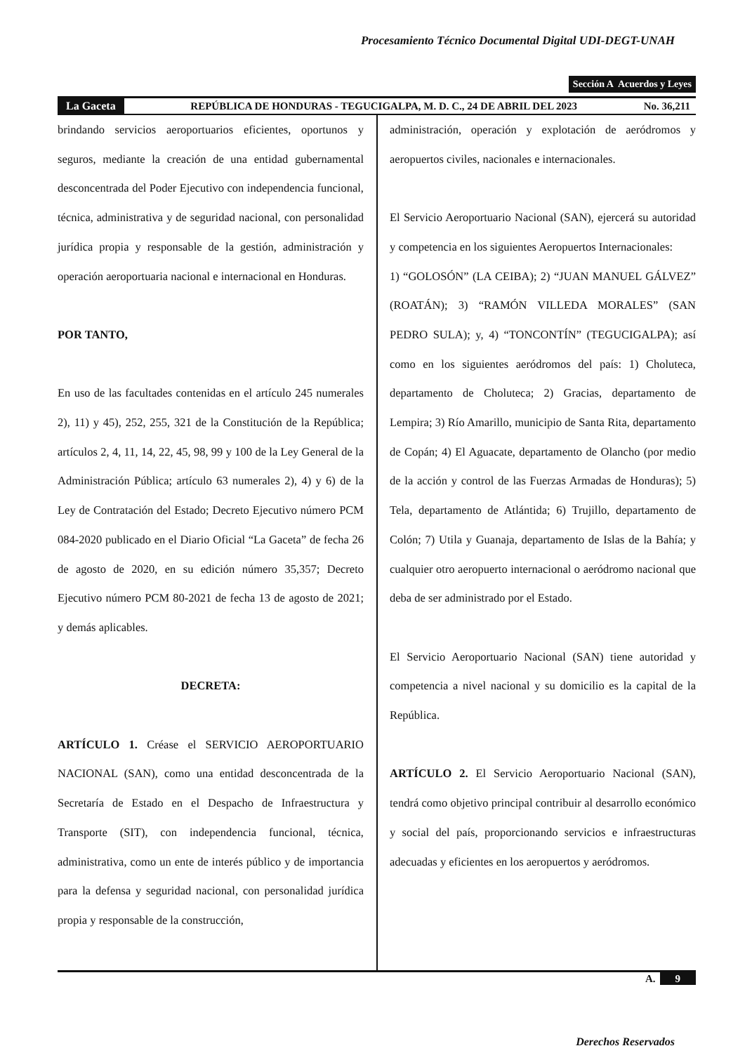Procesamiento Técnico Documental Digital UDI-DEGT-UNAH
Sección A Acuerdos y Leyes
La Gaceta REPÚBLICA DE HONDURAS - TEGUCIGALPA, M. D. C., 24 DE ABRIL DEL 2023 No. 36,211
brindando servicios aeroportuarios eficientes, oportunos y seguros, mediante la creación de una entidad gubernamental desconcentrada del Poder Ejecutivo con independencia funcional, técnica, administrativa y de seguridad nacional, con personalidad jurídica propia y responsable de la gestión, administración y operación aeroportuaria nacional e internacional en Honduras.
POR TANTO,
En uso de las facultades contenidas en el artículo 245 numerales 2), 11) y 45), 252, 255, 321 de la Constitución de la República; artículos 2, 4, 11, 14, 22, 45, 98, 99 y 100 de la Ley General de la Administración Pública; artículo 63 numerales 2), 4) y 6) de la Ley de Contratación del Estado; Decreto Ejecutivo número PCM 084-2020 publicado en el Diario Oficial “La Gaceta” de fecha 26 de agosto de 2020, en su edición número 35,357; Decreto Ejecutivo número PCM 80-2021 de fecha 13 de agosto de 2021; y demás aplicables.
DECRETA:
ARTÍCULO 1. Créase el SERVICIO AEROPORTUARIO NACIONAL (SAN), como una entidad desconcentrada de la Secretaría de Estado en el Despacho de Infraestructura y Transporte (SIT), con independencia funcional, técnica, administrativa, como un ente de interés público y de importancia para la defensa y seguridad nacional, con personalidad jurídica propia y responsable de la construcción,
administración, operación y explotación de aeródromos y aeropuertos civiles, nacionales e internacionales.
El Servicio Aeroportuario Nacional (SAN), ejercerá su autoridad y competencia en los siguientes Aeropuertos Internacionales:
1) “GOLOSÓN” (LA CEIBA); 2) “JUAN MANUEL GÁLVEZ” (ROATÁN); 3) “RAMÓN VILLEDA MORALES” (SAN PEDRO SULA); y, 4) “TONCONTÍN” (TEGUCIGALPA); así como en los siguientes aeródromos del país: 1) Choluteca, departamento de Choluteca; 2) Gracias, departamento de Lempira; 3) Río Amarillo, municipio de Santa Rita, departamento de Copán; 4) El Aguacate, departamento de Olancho (por medio de la acción y control de las Fuerzas Armadas de Honduras); 5) Tela, departamento de Atlántida; 6) Trujillo, departamento de Colón; 7) Utila y Guanaja, departamento de Islas de la Bahía; y cualquier otro aeropuerto internacional o aeródromo nacional que deba de ser administrado por el Estado.
El Servicio Aeroportuario Nacional (SAN) tiene autoridad y competencia a nivel nacional y su domicilio es la capital de la República.
ARTÍCULO 2. El Servicio Aeroportuario Nacional (SAN), tendrá como objetivo principal contribuir al desarrollo económico y social del país, proporcionando servicios e infraestructuras adecuadas y eficientes en los aeropuertos y aeródromos.
A. 9
Derechos Reservados